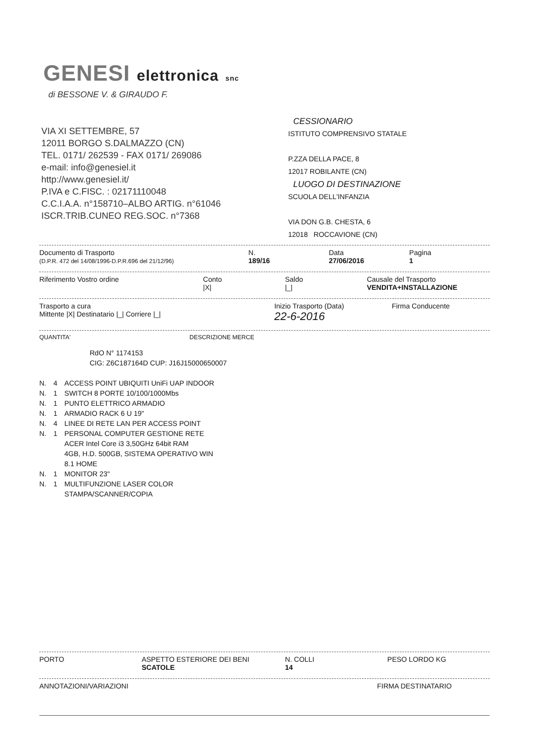GENESI elettronica snc
di BESSONE V. & GIRAUDO F.
VIA XI SETTEMBRE, 57
12011 BORGO S.DALMAZZO (CN)
TEL. 0171/ 262539 - FAX 0171/ 269086
e-mail: info@genesiel.it
http://www.genesiel.it/
P.IVA e C.FISC. : 02171110048
C.C.I.A.A. n°158710–ALBO ARTIG. n°61046
ISCR.TRIB.CUNEO REG.SOC. n°7368
CESSIONARIO
ISTITUTO COMPRENSIVO STATALE
P.ZZA DELLA PACE, 8
12017 ROBILANTE (CN)
LUOGO DI DESTINAZIONE
SCUOLA DELL'INFANZIA
VIA DON G.B. CHESTA, 6
12018 ROCCAVIONE (CN)
Documento di Trasporto
(D.P.R. 472 del 14/08/1996-D.P.R.696 del 21/12/96)
N.
189/16
Data
27/06/2016
Pagina
1
Riferimento Vostro ordine Conto
|X|
Saldo
|_|
Causale del Trasporto
VENDITA+INSTALLAZIONE
Trasporto a cura
Mittente |X| Destinatario |_| Corriere |_|
Inizio Trasporto (Data)
22-6-2016
Firma Conducente
QUANTITA' DESCRIZIONE MERCE
RdO N° 1174153
CIG: Z6C187164D CUP: J16J15000650007
| N. | 4 | ACCESS POINT UBIQUITI UniFi UAP INDOOR |
| N. | 1 | SWITCH 8 PORTE 10/100/1000Mbs |
| N. | 1 | PUNTO ELETTRICO ARMADIO |
| N. | 1 | ARMADIO RACK 6 U 19" |
| N. | 4 | LINEE DI RETE LAN PER ACCESS POINT |
| N. | 1 | PERSONAL COMPUTER GESTIONE RETE ACER Intel Core i3 3,50GHz 64bit RAM 4GB, H.D. 500GB, SISTEMA OPERATIVO WIN 8.1 HOME |
| N. | 1 | MONITOR 23" |
| N. | 1 | MULTIFUNZIONE LASER COLOR STAMPA/SCANNER/COPIA |
PORTO ASPETTO ESTERIORE DEI BENI
SCATOLE
N. COLLI
14
PESO LORDO KG
ANNOTAZIONI/VARIAZIONI FIRMA DESTINATARIO